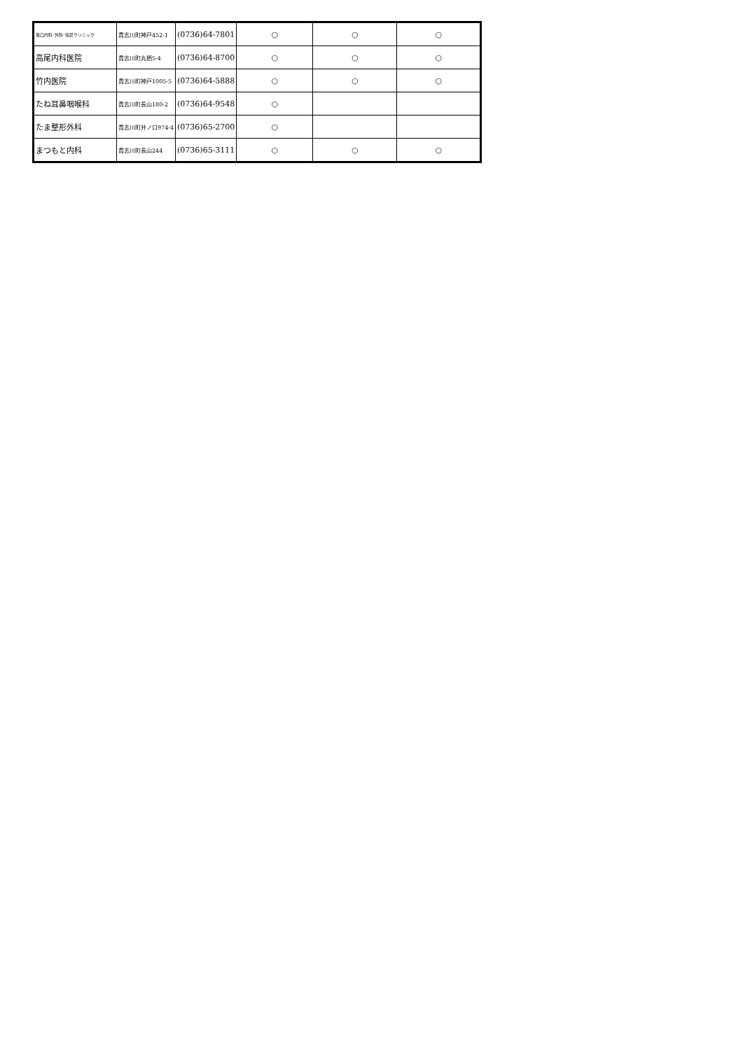| 坂口内科･外科･往診クリニック | 貴志川町神戸452-1 | (0736)64-7801 | ○ | ○ | ○ |
| 高尾内科医院 | 貴志川町丸栖5-4 | (0736)64-8700 | ○ | ○ | ○ |
| 竹内医院 | 貴志川町神戸1005-5 | (0736)64-5888 | ○ | ○ | ○ |
| たね耳鼻咽喉科 | 貴志川町長山180-2 | (0736)64-9548 | ○ | | |
| たま整形外科 | 貴志川町井ノ口974-4 | (0736)65-2700 | ○ | | |
| まつもと内科 | 貴志川町長山244 | (0736)65-3111 | ○ | ○ | ○ |